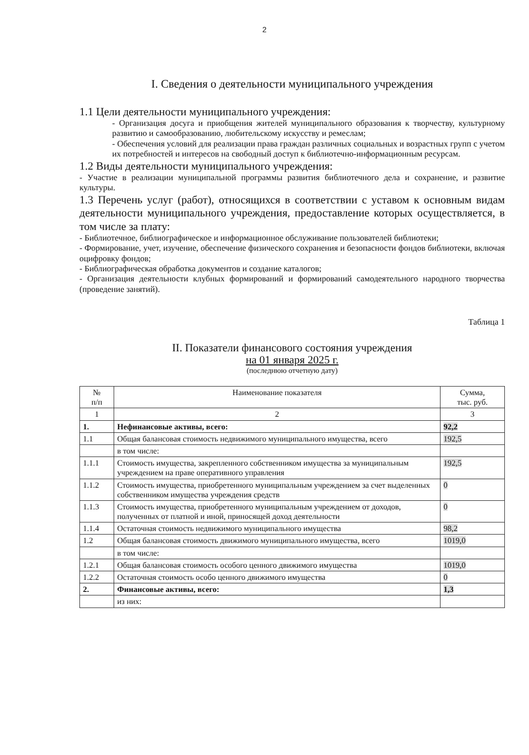2
I. Сведения о деятельности муниципального учреждения
1.1 Цели деятельности муниципального учреждения:
- Организация досуга и приобщения жителей муниципального образования к творчеству, культурному развитию и самообразованию, любительскому искусству и ремеслам;
- Обеспечения условий для реализации права граждан различных социальных и возрастных групп с учетом их потребностей и интересов на свободный доступ к библиотечно-информационным ресурсам.
1.2 Виды деятельности муниципального учреждения:
- Участие в реализации муниципальной программы развития библиотечного дела и сохранение, и развитие культуры.
1.3 Перечень услуг (работ), относящихся в соответствии с уставом к основным видам деятельности муниципального учреждения, предоставление которых осуществляется, в том числе за плату:
- Библиотечное, библиографическое и информационное обслуживание пользователей библиотеки;
- Формирование, учет, изучение, обеспечение физического сохранения и безопасности фондов библиотеки, включая оцифровку фондов;
- Библиографическая обработка документов и создание каталогов;
- Организация деятельности клубных формирований и формирований самодеятельного народного творчества (проведение занятий).
Таблица 1
II. Показатели финансового состояния учреждения
на 01 января 2025 г.
(последнюю отчетную дату)
| № п/п | Наименование показателя | Сумма, тыс. руб. |
| --- | --- | --- |
| 1 | 2 | 3 |
| 1. | Нефинансовые активы, всего: | 92,2 |
| 1.1 | Общая балансовая стоимость недвижимого муниципального имущества, всего | 192,5 |
| | в том числе: | |
| 1.1.1 | Стоимость имущества, закрепленного собственником имущества за муниципальным учреждением на праве оперативного управления | 192,5 |
| 1.1.2 | Стоимость имущества, приобретенного муниципальным учреждением за счет выделенных собственником имущества учреждения средств | 0 |
| 1.1.3 | Стоимость имущества, приобретенного муниципальным учреждением от доходов, полученных от платной и иной, приносящей доход деятельности | 0 |
| 1.1.4 | Остаточная стоимость недвижимого муниципального имущества | 98,2 |
| 1.2 | Общая балансовая стоимость движимого муниципального имущества, всего | 1019,0 |
| | в том числе: | |
| 1.2.1 | Общая балансовая стоимость особого ценного движимого имущества | 1019,0 |
| 1.2.2 | Остаточная стоимость особо ценного движимого имущества | 0 |
| 2. | Финансовые активы, всего: | 1,3 |
| | из них: | |